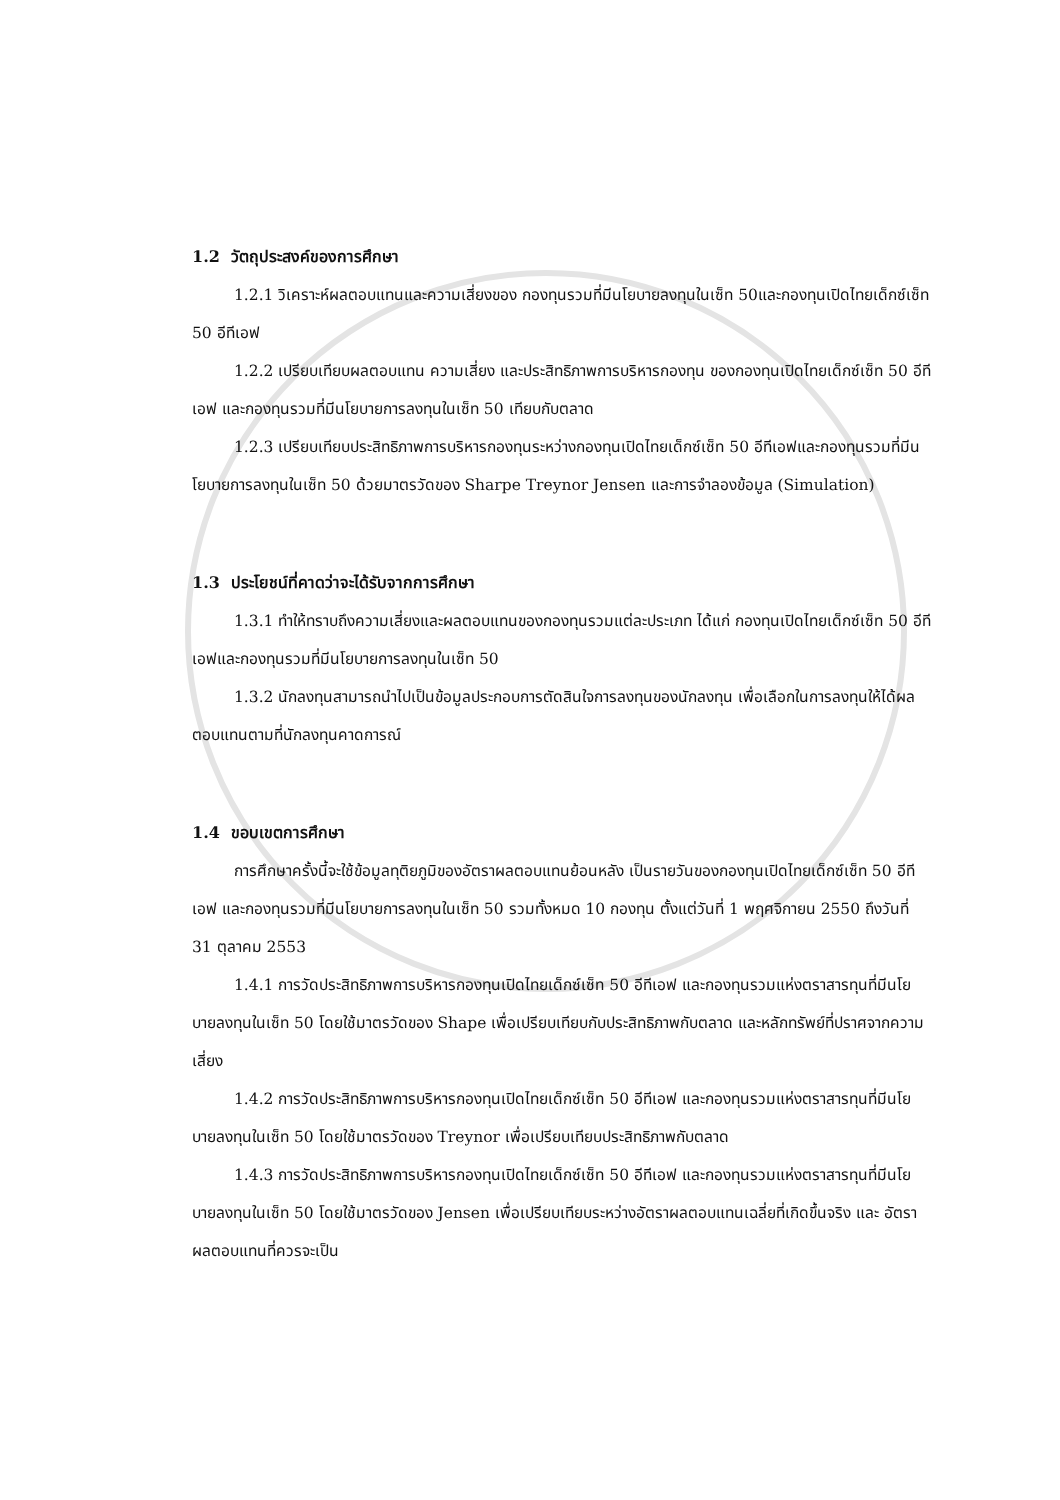1.2 วัตถุประสงค์ของการศึกษา
1.2.1 วิเคราะห์ผลตอบแทนและความเสี่ยงของ กองทุนรวมที่มีนโยบายลงทุนในเซ็ท 50และกองทุนเปิดไทยเด็กซ์เซ็ท 50 อีทีเอฟ
1.2.2 เปรียบเทียบผลตอบแทน ความเสี่ยง และประสิทธิภาพการบริหารกองทุน ของกองทุนเปิดไทยเด็กซ์เซ็ท 50 อีทีเอฟ และกองทุนรวมที่มีนโยบายการลงทุนในเซ็ท 50 เทียบกับตลาด
1.2.3 เปรียบเทียบประสิทธิภาพการบริหารกองทุนระหว่างกองทุนเปิดไทยเด็กซ์เซ็ท 50 อีทีเอฟและกองทุนรวมที่มีนโยบายการลงทุนในเซ็ท 50 ด้วยมาตรวัดของ Sharpe Treynor Jensen และการจำลองข้อมูล (Simulation)
1.3 ประโยชน์ที่คาดว่าจะได้รับจากการศึกษา
1.3.1 ทำให้ทราบถึงความเสี่ยงและผลตอบแทนของกองทุนรวมแต่ละประเภท ได้แก่ กองทุนเปิดไทยเด็กซ์เซ็ท 50 อีทีเอฟและกองทุนรวมที่มีนโยบายการลงทุนในเซ็ท 50
1.3.2 นักลงทุนสามารถนำไปเป็นข้อมูลประกอบการตัดสินใจการลงทุนของนักลงทุน เพื่อเลือกในการลงทุนให้ได้ผลตอบแทนตามที่นักลงทุนคาดการณ์
1.4 ขอบเขตการศึกษา
การศึกษาครั้งนี้จะใช้ข้อมูลทุติยภูมิของอัตราผลตอบแทนย้อนหลัง เป็นรายวันของกองทุนเปิดไทยเด็กซ์เซ็ท 50 อีทีเอฟ และกองทุนรวมที่มีนโยบายการลงทุนในเซ็ท 50 รวมทั้งหมด 10 กองทุน ตั้งแต่วันที่ 1 พฤศจิกายน 2550 ถึงวันที่ 31 ตุลาคม 2553
1.4.1 การวัดประสิทธิภาพการบริหารกองทุนเปิดไทยเด็กซ์เซ็ท 50 อีทีเอฟ และกองทุนรวมแห่งตราสารทุนที่มีนโยบายลงทุนในเซ็ท 50 โดยใช้มาตรวัดของ Shape เพื่อเปรียบเทียบกับประสิทธิภาพกับตลาด และหลักทรัพย์ที่ปราศจากความเสี่ยง
1.4.2 การวัดประสิทธิภาพการบริหารกองทุนเปิดไทยเด็กซ์เซ็ท 50 อีทีเอฟ และกองทุนรวมแห่งตราสารทุนที่มีนโยบายลงทุนในเซ็ท 50 โดยใช้มาตรวัดของ Treynor เพื่อเปรียบเทียบประสิทธิภาพกับตลาด
1.4.3 การวัดประสิทธิภาพการบริหารกองทุนเปิดไทยเด็กซ์เซ็ท 50 อีทีเอฟ และกองทุนรวมแห่งตราสารทุนที่มีนโยบายลงทุนในเซ็ท 50 โดยใช้มาตรวัดของ Jensen เพื่อเปรียบเทียบระหว่างอัตราผลตอบแทนเฉลี่ยที่เกิดขึ้นจริง และ อัตราผลตอบแทนที่ควรจะเป็น